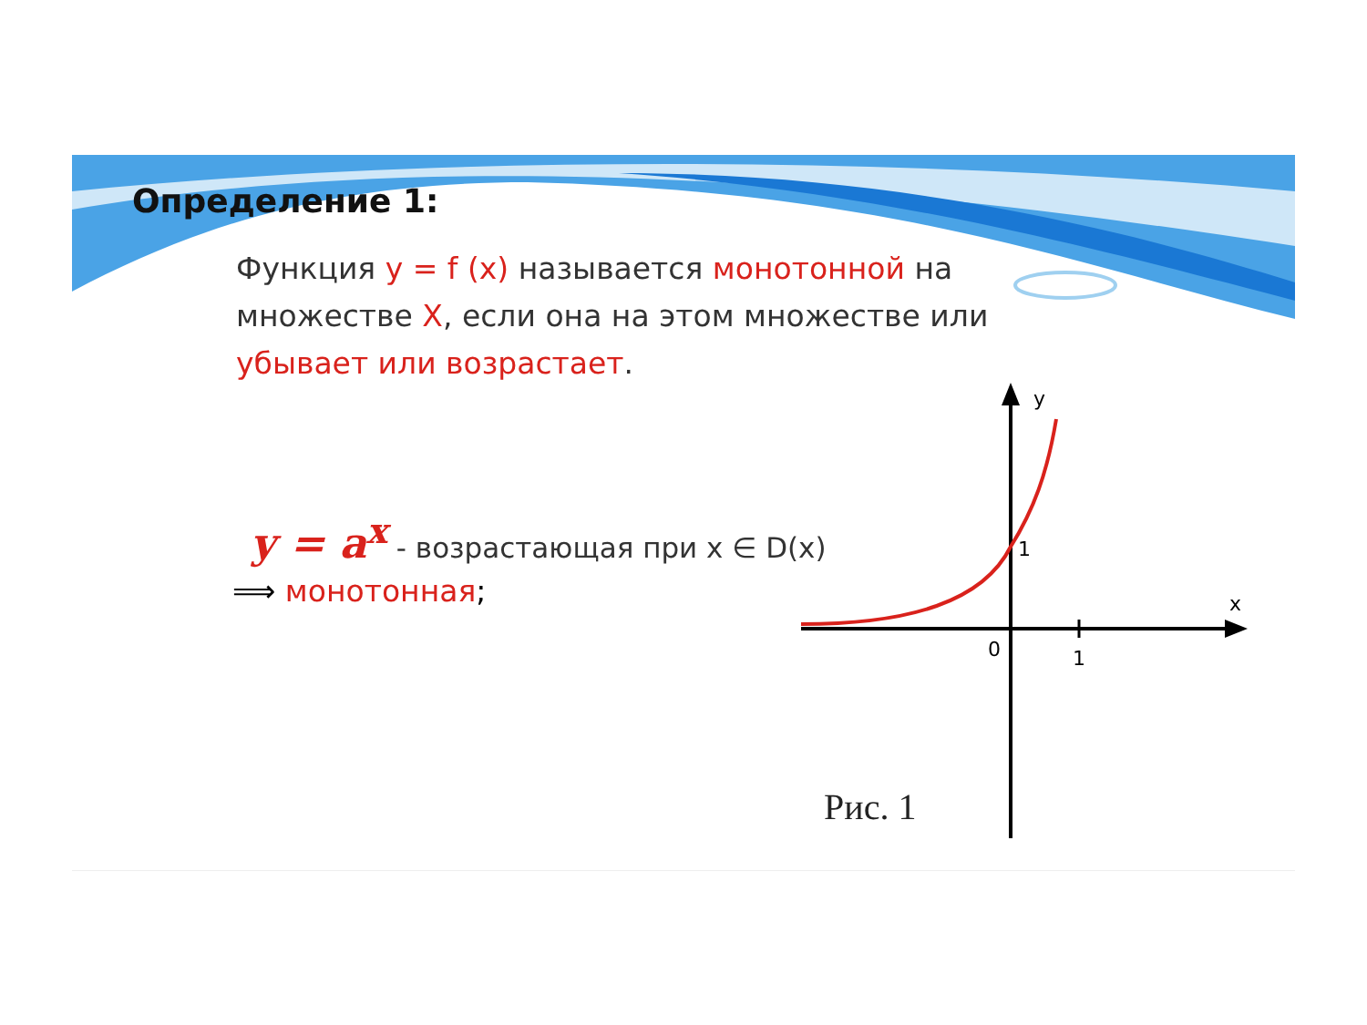Определение 1:
Функция y = f (x) называется монотонной на множестве X, если она на этом множестве или убывает или возрастает.
y = a<sup>x</sup> - возрастающая при x ∈ D(x)
⟹ монотонная;
y
x
0
1
1
Рис. 1